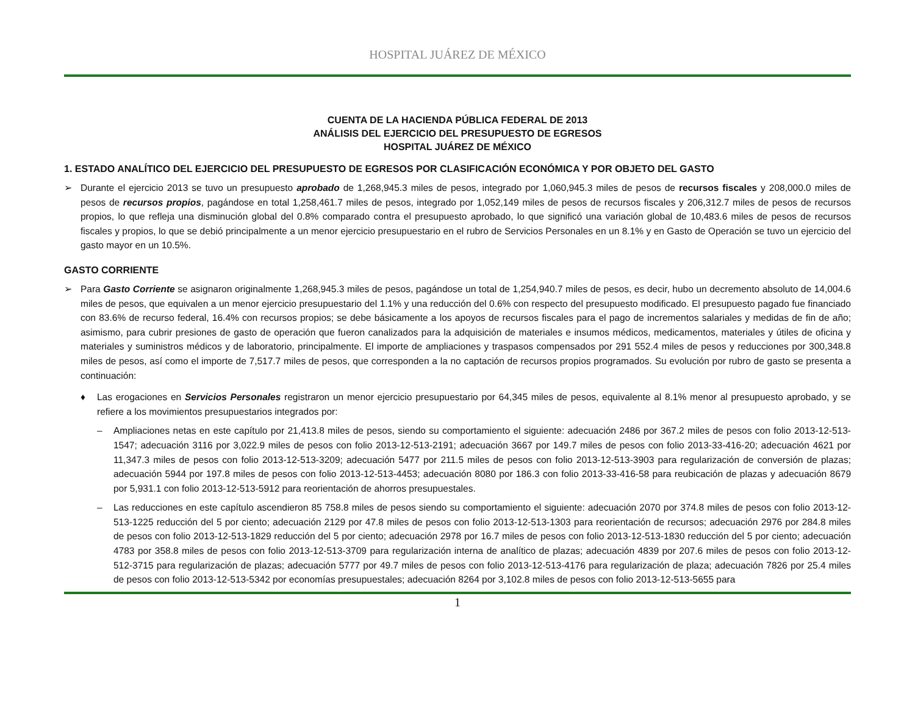HOSPITAL JUÁREZ DE MÉXICO
CUENTA DE LA HACIENDA PÚBLICA FEDERAL DE 2013
ANÁLISIS DEL EJERCICIO DEL PRESUPUESTO DE EGRESOS
HOSPITAL JUÁREZ DE MÉXICO
1. ESTADO ANALÍTICO DEL EJERCICIO DEL PRESUPUESTO DE EGRESOS POR CLASIFICACIÓN ECONÓMICA Y POR OBJETO DEL GASTO
➢ Durante el ejercicio 2013 se tuvo un presupuesto aprobado de 1,268,945.3 miles de pesos, integrado por 1,060,945.3 miles de pesos de recursos fiscales y 208,000.0 miles de pesos de recursos propios, pagándose en total 1,258,461.7 miles de pesos, integrado por 1,052,149 miles de pesos de recursos fiscales y 206,312.7 miles de pesos de recursos propios, lo que refleja una disminución global del 0.8% comparado contra el presupuesto aprobado, lo que significó una variación global de 10,483.6 miles de pesos de recursos fiscales y propios, lo que se debió principalmente a un menor ejercicio presupuestario en el rubro de Servicios Personales en un 8.1% y en Gasto de Operación se tuvo un ejercicio del gasto mayor en un 10.5%.
GASTO CORRIENTE
➢ Para Gasto Corriente se asignaron originalmente 1,268,945.3 miles de pesos, pagándose un total de 1,254,940.7 miles de pesos, es decir, hubo un decremento absoluto de 14,004.6 miles de pesos, que equivalen a un menor ejercicio presupuestario del 1.1% y una reducción del 0.6% con respecto del presupuesto modificado. El presupuesto pagado fue financiado con 83.6% de recurso federal, 16.4% con recursos propios; se debe básicamente a los apoyos de recursos fiscales para el pago de incrementos salariales y medidas de fin de año; asimismo, para cubrir presiones de gasto de operación que fueron canalizados para la adquisición de materiales e insumos médicos, medicamentos, materiales y útiles de oficina y materiales y suministros médicos y de laboratorio, principalmente. El importe de ampliaciones y traspasos compensados por 291 552.4 miles de pesos y reducciones por 300,348.8 miles de pesos, así como el importe de 7,517.7 miles de pesos, que corresponden a la no captación de recursos propios programados. Su evolución por rubro de gasto se presenta a continuación:
♦ Las erogaciones en Servicios Personales registraron un menor ejercicio presupuestario por 64,345 miles de pesos, equivalente al 8.1% menor al presupuesto aprobado, y se refiere a los movimientos presupuestarios integrados por:
– Ampliaciones netas en este capítulo por 21,413.8 miles de pesos, siendo su comportamiento el siguiente: adecuación 2486 por 367.2 miles de pesos con folio 2013-12-513-1547; adecuación 3116 por 3,022.9 miles de pesos con folio 2013-12-513-2191; adecuación 3667 por 149.7 miles de pesos con folio 2013-33-416-20; adecuación 4621 por 11,347.3 miles de pesos con folio 2013-12-513-3209; adecuación 5477 por 211.5 miles de pesos con folio 2013-12-513-3903 para regularización de conversión de plazas; adecuación 5944 por 197.8 miles de pesos con folio 2013-12-513-4453; adecuación 8080 por 186.3 con folio 2013-33-416-58 para reubicación de plazas y adecuación 8679 por 5,931.1 con folio 2013-12-513-5912 para reorientación de ahorros presupuestales.
– Las reducciones en este capítulo ascendieron 85 758.8 miles de pesos siendo su comportamiento el siguiente: adecuación 2070 por 374.8 miles de pesos con folio 2013-12-513-1225 reducción del 5 por ciento; adecuación 2129 por 47.8 miles de pesos con folio 2013-12-513-1303 para reorientación de recursos; adecuación 2976 por 284.8 miles de pesos con folio 2013-12-513-1829 reducción del 5 por ciento; adecuación 2978 por 16.7 miles de pesos con folio 2013-12-513-1830 reducción del 5 por ciento; adecuación 4783 por 358.8 miles de pesos con folio 2013-12-513-3709 para regularización interna de analítico de plazas; adecuación 4839 por 207.6 miles de pesos con folio 2013-12-512-3715 para regularización de plazas; adecuación 5777 por 49.7 miles de pesos con folio 2013-12-513-4176 para regularización de plaza; adecuación 7826 por 25.4 miles de pesos con folio 2013-12-513-5342 por economías presupuestales; adecuación 8264 por 3,102.8 miles de pesos con folio 2013-12-513-5655 para
1